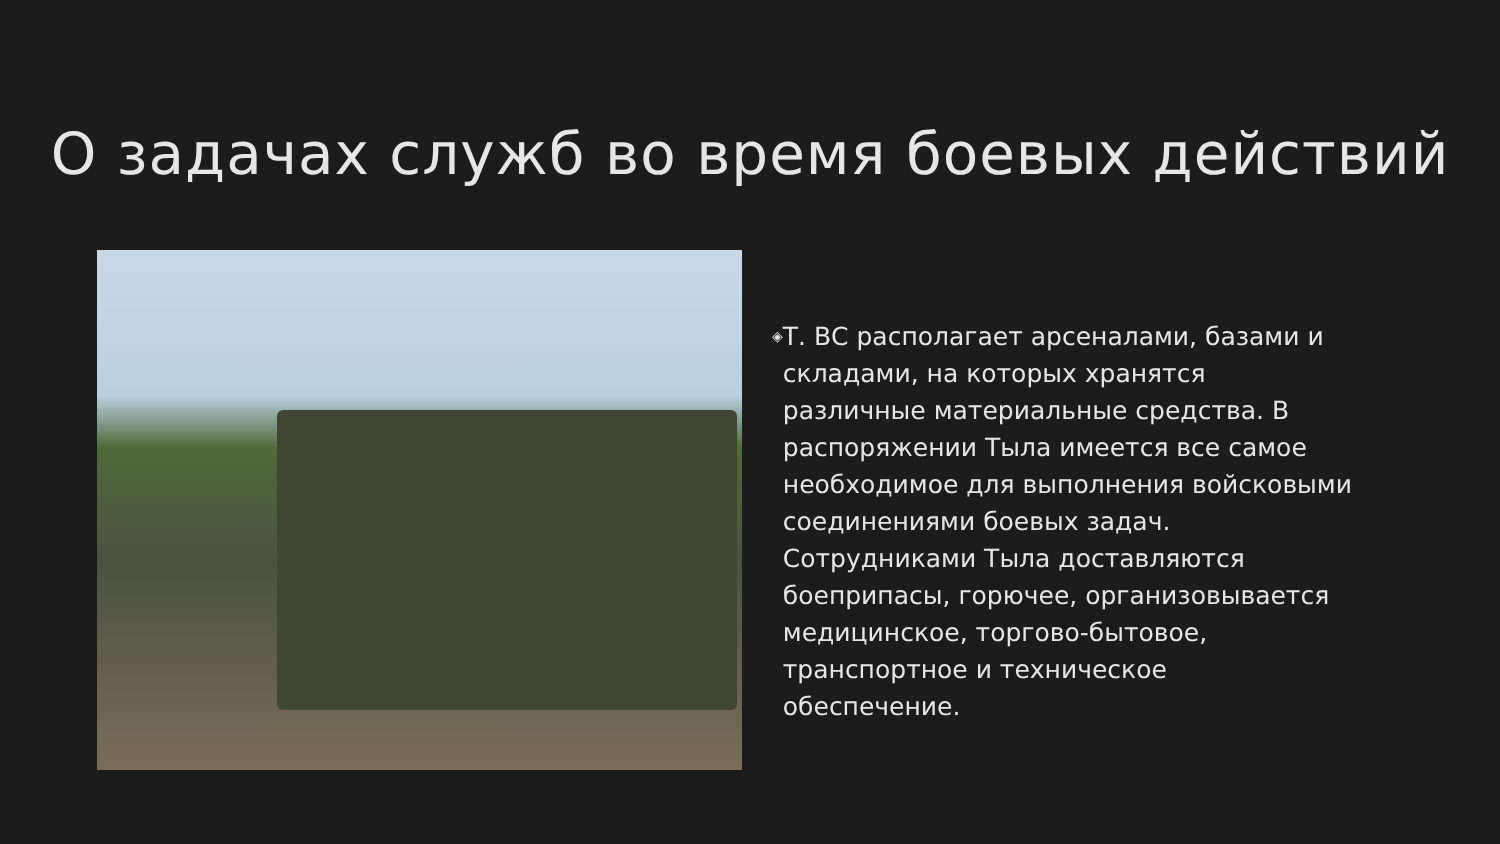О задачах служб во время боевых действий
◈
Т. ВС располагает арсеналами, базами и складами, на которых хранятся различные материальные средства. В распоряжении Тыла имеется все самое необходимое для выполнения войсковыми соединениями боевых задач. Сотрудниками Тыла доставляются боеприпасы, горючее, организовывается медицинское, торгово-бытовое, транспортное и техническое обеспечение.